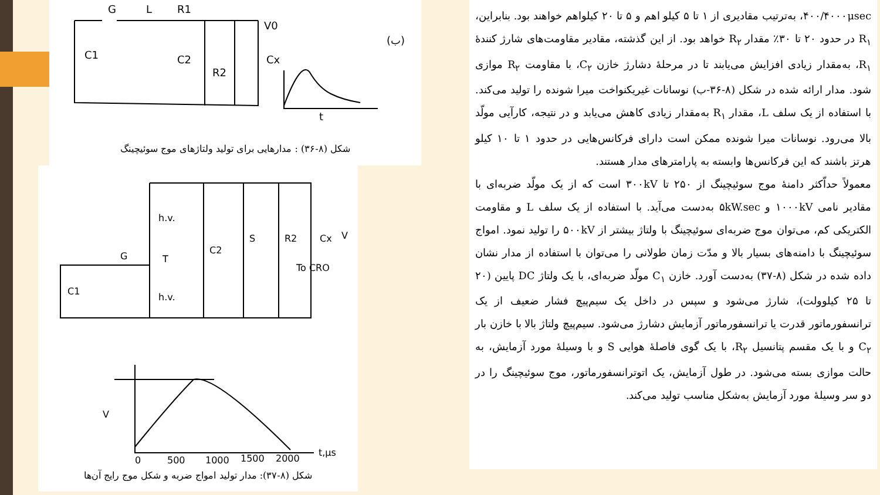G
L
R1
V0
C1
C2
R2
Cx
t
(ب)
شکل (۸-۳۶) : مدارهایی برای تولید ولتاژهای موج سوئیچینگ
h.v.
h.v.
G
T
C1
C2
S
R2
Cx
To CRO
V
V
0
500
1000
1500
2000
t,μs
شکل (۸-۳۷): مدار تولید امواج ضربه و شکل موج رایج آن‌ها
۴۰۰/۴۰۰۰μsec، به‌ترتیب مقادیری از ۱ تا ۵ کیلو اهم و ۵ تا ۲۰ کیلواهم خواهند بود. بنابراین، R<sub>۱</sub> در حدود ۲۰ تا ۳۰٪ مقدار R<sub>۲</sub> خواهد بود. از این گذشته، مقادیر مقاومت‌های شارژ کنندهٔ R<sub>۱</sub>، به‌مقدار زیادی افزایش می‌یابند تا در مرحلهٔ دشارژ خازن C<sub>۲</sub>، با مقاومت R<sub>۲</sub> موازی شود. مدار ارائه شده در شکل (۸-۳۶-ب) نوسانات غیریکنواخت میرا شونده را تولید می‌کند. با استفاده از یک سلف L، مقدار R<sub>۱</sub> به‌مقدار زیادی کاهش می‌یابد و در نتیجه، کارآیی مولّد بالا می‌رود. نوسانات میرا شونده ممکن است دارای فرکانس‌هایی در حدود ۱ تا ۱۰ کیلو هرتز باشند که این فرکانس‌ها وابسته به پارامترهای مدار هستند.
معمولاً حداّکثر دامنهٔ موج سوئیچینگ از ۲۵۰ تا ۳۰۰kV است که از یک مولّد ضربه‌ای با مقادیر نامی ۱۰۰۰kV و ۵kW.sec به‌دست می‌آید. با استفاده از یک سلف L و مقاومت الکتریکی کم، می‌توان موج ضربه‌ای سوئیچینگ با ولتاژ بیشتر از ۵۰۰kV را تولید نمود. امواج سوئیچینگ با دامنه‌های بسیار بالا و مدّت زمان طولانی را می‌توان با استفاده از مدار نشان داده شده در شکل (۸-۳۷) به‌دست آورد. خازن C<sub>۱</sub> مولّد ضربه‌ای، با یک ولتاژ DC پایین (۲۰ تا ۲۵ کیلوولت)، شارژ می‌شود و سپس در داخل یک سیم‌پیچ فشار ضعیف از یک ترانسفورماتور قدرت یا ترانسفورماتور آزمایش دشارژ می‌شود. سیم‌پیچ ولتاژ بالا با خازن بار C<sub>۲</sub> و با یک مقسم پتانسیل R<sub>۲</sub>، با یک گوی فاصلهٔ هوایی S و با وسیلهٔ مورد آزمایش، به حالت موازی بسته می‌شود. در طول آزمایش، یک اتوترانسفورماتور، موج سوئیچینگ را در دو سر وسیلهٔ مورد آزمایش به‌شکل مناسب تولید می‌کند.